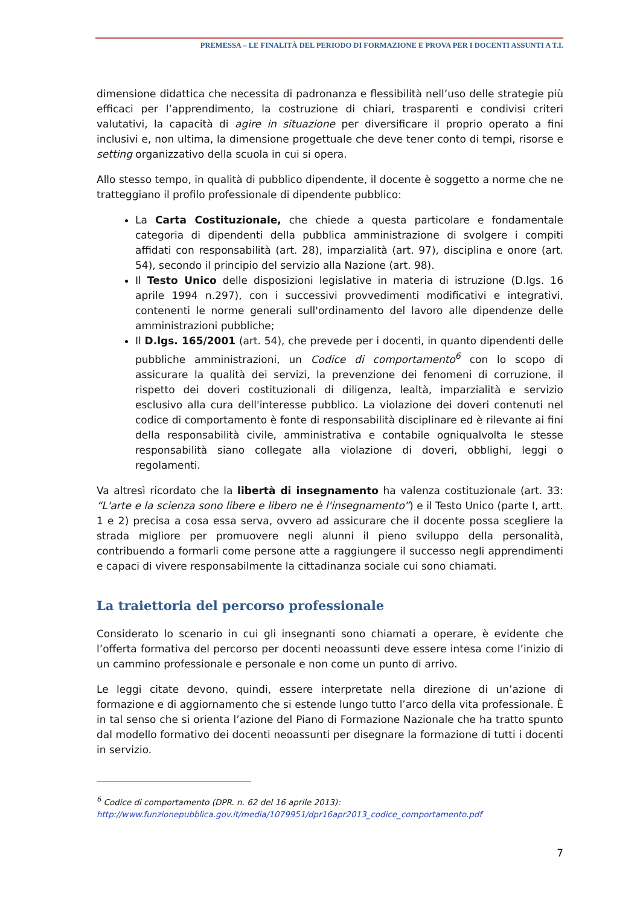PREMESSA – LE FINALITÀ DEL PERIODO DI FORMAZIONE E PROVA PER I DOCENTI ASSUNTI A T.I.
dimensione didattica che necessita di padronanza e flessibilità nell’uso delle strategie più efficaci per l’apprendimento, la costruzione di chiari, trasparenti e condivisi criteri valutativi, la capacità di agire in situazione per diversificare il proprio operato a fini inclusivi e, non ultima, la dimensione progettuale che deve tener conto di tempi, risorse e setting organizzativo della scuola in cui si opera.
Allo stesso tempo, in qualità di pubblico dipendente, il docente è soggetto a norme che ne tratteggiano il profilo professionale di dipendente pubblico:
La Carta Costituzionale, che chiede a questa particolare e fondamentale categoria di dipendenti della pubblica amministrazione di svolgere i compiti affidati con responsabilità (art. 28), imparzialità (art. 97), disciplina e onore (art. 54), secondo il principio del servizio alla Nazione (art. 98).
Il Testo Unico delle disposizioni legislative in materia di istruzione (D.lgs. 16 aprile 1994 n.297), con i successivi provvedimenti modificativi e integrativi, contenenti le norme generali sull'ordinamento del lavoro alle dipendenze delle amministrazioni pubbliche;
Il D.lgs. 165/2001 (art. 54), che prevede per i docenti, in quanto dipendenti delle pubbliche amministrazioni, un Codice di comportamento<sup>6</sup> con lo scopo di assicurare la qualità dei servizi, la prevenzione dei fenomeni di corruzione, il rispetto dei doveri costituzionali di diligenza, lealtà, imparzialità e servizio esclusivo alla cura dell'interesse pubblico. La violazione dei doveri contenuti nel codice di comportamento è fonte di responsabilità disciplinare ed è rilevante ai fini della responsabilità civile, amministrativa e contabile ogniqualvolta le stesse responsabilità siano collegate alla violazione di doveri, obblighi, leggi o regolamenti.
Va altresì ricordato che la libertà di insegnamento ha valenza costituzionale (art. 33: “L'arte e la scienza sono libere e libero ne è l'insegnamento”) e il Testo Unico (parte I, artt. 1 e 2) precisa a cosa essa serva, ovvero ad assicurare che il docente possa scegliere la strada migliore per promuovere negli alunni il pieno sviluppo della personalità, contribuendo a formarli come persone atte a raggiungere il successo negli apprendimenti e capaci di vivere responsabilmente la cittadinanza sociale cui sono chiamati.
La traiettoria del percorso professionale
Considerato lo scenario in cui gli insegnanti sono chiamati a operare, è evidente che l’offerta formativa del percorso per docenti neoassunti deve essere intesa come l’inizio di un cammino professionale e personale e non come un punto di arrivo.
Le leggi citate devono, quindi, essere interpretate nella direzione di un’azione di formazione e di aggiornamento che si estende lungo tutto l’arco della vita professionale. È in tal senso che si orienta l’azione del Piano di Formazione Nazionale che ha tratto spunto dal modello formativo dei docenti neoassunti per disegnare la formazione di tutti i docenti in servizio.
<sup>6</sup> Codice di comportamento (DPR. n. 62 del 16 aprile 2013):
http://www.funzionepubblica.gov.it/media/1079951/dpr16apr2013_codice_comportamento.pdf
7